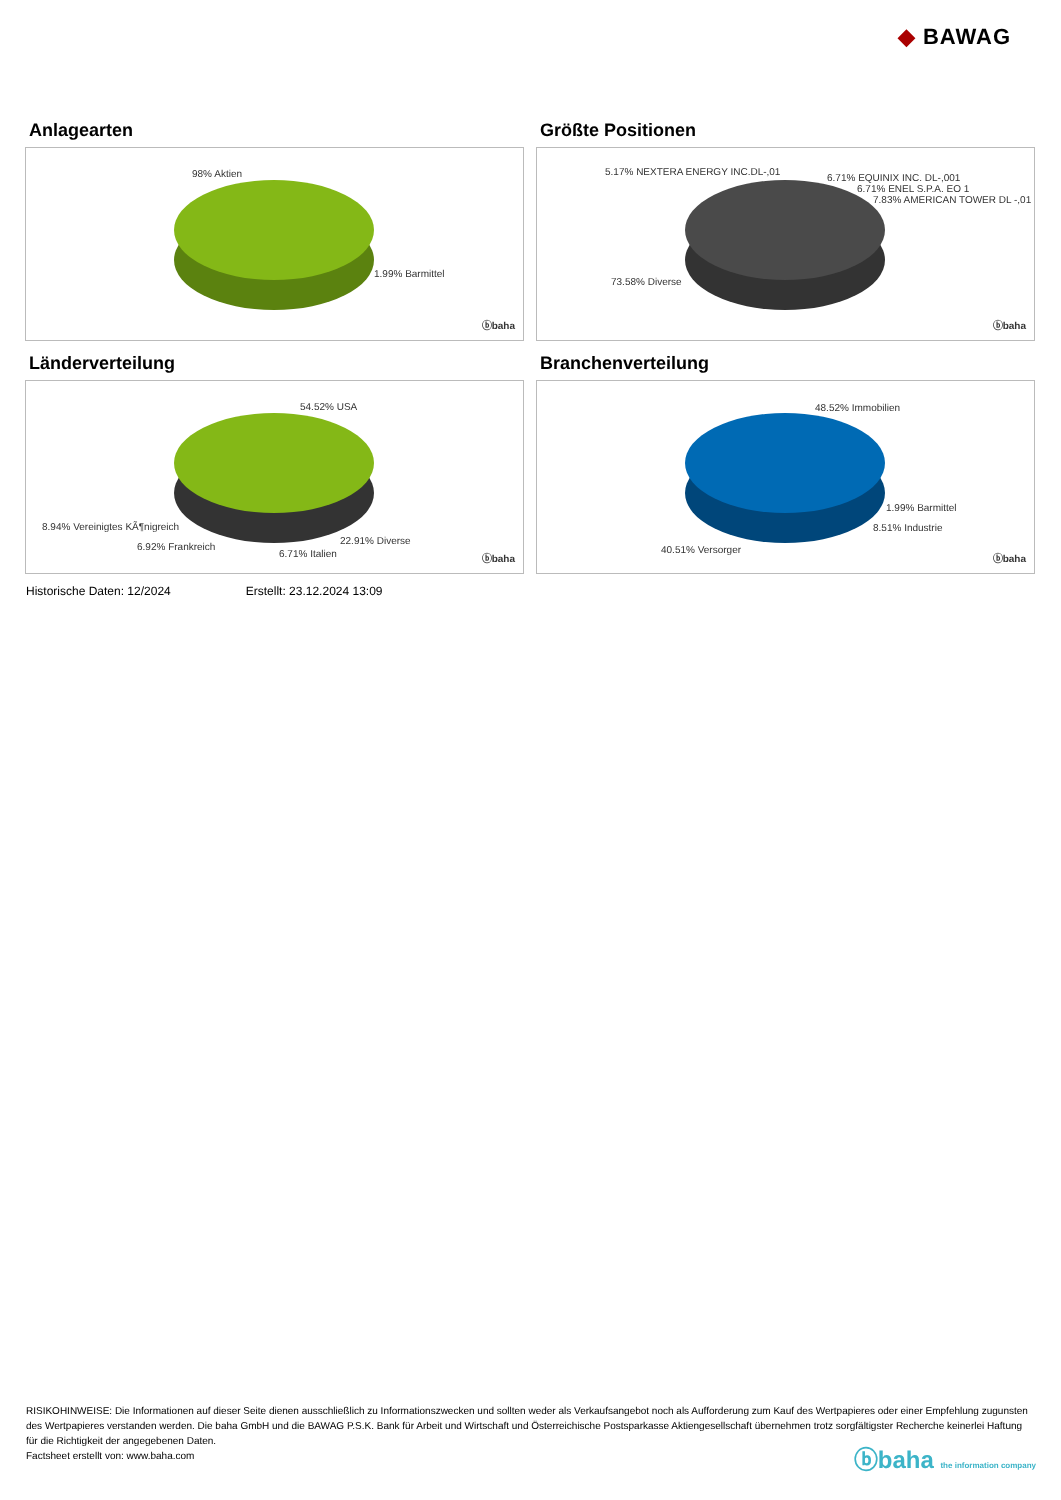◆ BAWAG
Anlagearten
98% Aktien
1.99% Barmittel
ⓑbaha
Größte Positionen
5.17% NEXTERA ENERGY INC.DL-,01
6.71% EQUINIX INC. DL-,001
6.71% ENEL S.P.A. EO 1
7.83% AMERICAN TOWER DL -,01
73.58% Diverse
ⓑbaha
Länderverteilung
54.52% USA
8.94% Vereinigtes KÃ¶nigreich
22.91% Diverse
6.92% Frankreich
6.71% Italien ⓑbaha
Branchenverteilung
48.52% Immobilien
1.99% Barmittel
8.51% Industrie
40.51% Versorger
ⓑbaha
Historische Daten: 12/2024 Erstellt: 23.12.2024 13:09
RISIKOHINWEISE: Die Informationen auf dieser Seite dienen ausschließlich zu Informationszwecken und sollten weder als Verkaufsangebot noch als Aufforderung zum Kauf des Wertpapieres oder einer Empfehlung zugunsten des Wertpapieres verstanden werden. Die baha GmbH und die BAWAG P.S.K. Bank für Arbeit und Wirtschaft und Österreichische Postsparkasse Aktiengesellschaft übernehmen trotz sorgfältigster Recherche keinerlei Haftung für die Richtigkeit der angegebenen Daten.
Factsheet erstellt von: www.baha.com
ⓑbaha the information company